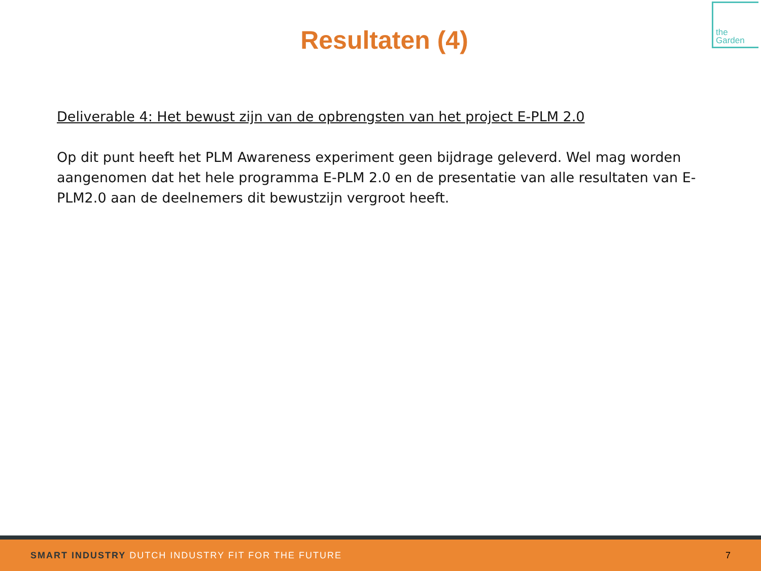the
Garden
Resultaten (4)
Deliverable 4: Het bewust zijn van de opbrengsten van het project E-PLM 2.0
Op dit punt heeft het PLM Awareness experiment geen bijdrage geleverd. Wel mag worden aangenomen dat het hele programma E-PLM 2.0 en de presentatie van alle resultaten van E-PLM2.0 aan de deelnemers dit bewustzijn vergroot heeft.
SMART INDUSTRY DUTCH INDUSTRY FIT FOR THE FUTURE
7